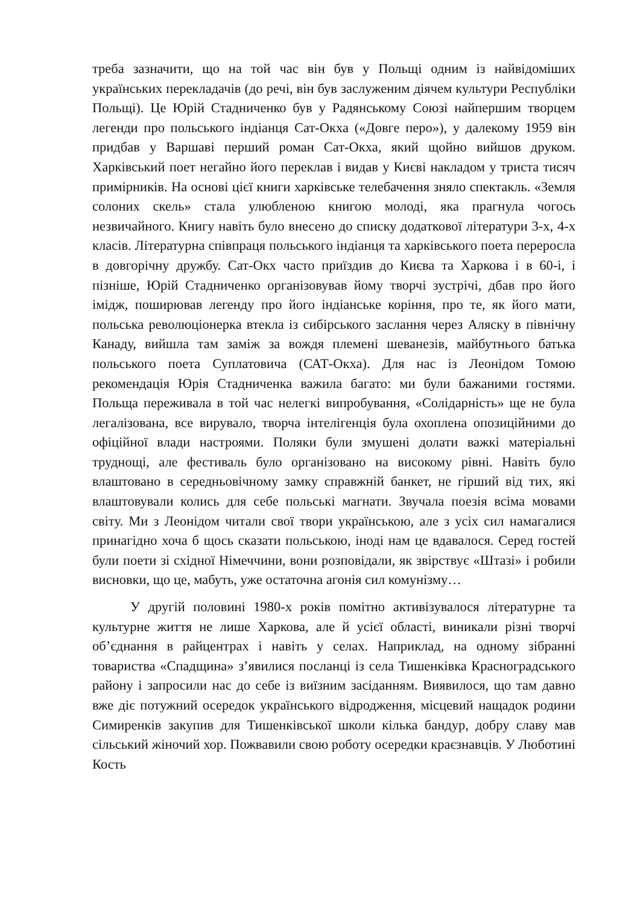треба зазначити, що на той час він був у Польщі одним із найвідоміших українських перекладачів (до речі, він був заслуженим діячем культури Республіки Польщі). Це Юрій Стадниченко був у Радянському Союзі найпершим творцем легенди про польського індіанця Сат-Окха («Довге перо»), у далекому 1959 він придбав у Варшаві перший роман Сат-Окха, який щойно вийшов друком. Харківський поет негайно його переклав і видав у Києві накладом у триста тисяч примірників. На основі цієї книги харківське телебачення зняло спектакль. «Земля солоних скель» стала улюбленою книгою молоді, яка прагнула чогось незвичайного. Книгу навіть було внесено до списку додаткової літератури 3-х, 4-х класів. Літературна співпраця польського індіанця та харківського поета переросла в довгорічну дружбу. Сат-Окх часто приїздив до Києва та Харкова і в 60-і, і пізніше, Юрій Стадниченко організовував йому творчі зустрічі, дбав про його імідж, поширював легенду про його індіанське коріння, про те, як його мати, польська революціонерка втекла із сибірського заслання через Аляску в північну Канаду, вийшла там заміж за вождя племені шеванезів, майбутнього батька польського поета Суплатовича (САТ-Окха). Для нас із Леонідом Томою рекомендація Юрія Стадниченка важила багато: ми були бажаними гостями. Польща переживала в той час нелегкі випробування, «Солідарність» ще не була легалізована, все вирувало, творча інтелігенція була охоплена опозиційними до офіційної влади настроями. Поляки були змушені долати важкі матеріальні труднощі, але фестиваль було організовано на високому рівні. Навіть було влаштовано в середньовічному замку справжній банкет, не гірший від тих, які влаштовували колись для себе польські магнати. Звучала поезія всіма мовами світу. Ми з Леонідом читали свої твори українською, але з усіх сил намагалися принагідно хоча б щось сказати польською, іноді нам це вдавалося. Серед гостей були поети зі східної Німеччини, вони розповідали, як звірствує «Штазі» і робили висновки, що це, мабуть, уже остаточна агонія сил комунізму…
У другій половині 1980-х років помітно активізувалося літературне та культурне життя не лише Харкова, але й усієї області, виникали різні творчі об’єднання в райцентрах і навіть у селах. Наприклад, на одному зібранні товариства «Спадщина» з’явилися посланці із села Тишенківка Красноградського району і запросили нас до себе із виїзним засіданням. Виявилося, що там давно вже діє потужний осередок українського відродження, місцевий нащадок родини Симиренків закупив для Тишенківської школи кілька бандур, добру славу мав сільський жіночий хор. Пожвавили свою роботу осередки краєзнавців. У Люботині Кость